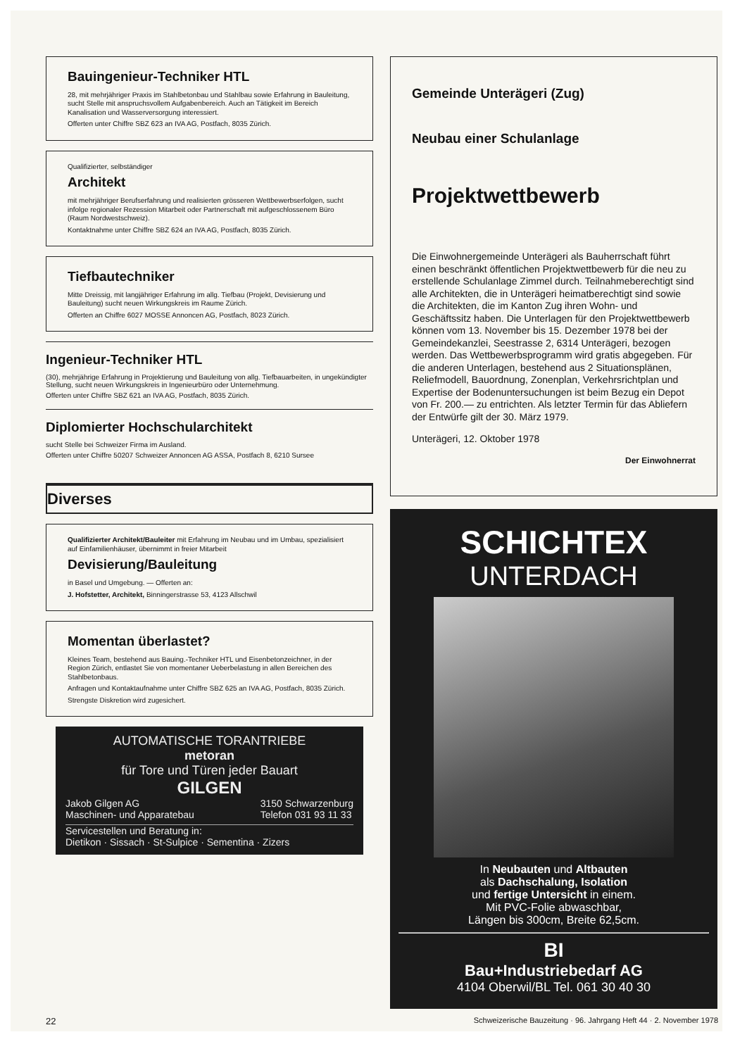Bauingenieur-Techniker HTL
28, mit mehrjähriger Praxis im Stahlbetonbau und Stahlbau sowie Erfahrung in Bauleitung, sucht Stelle mit anspruchsvollem Aufgabenbereich. Auch an Tätigkeit im Bereich Kanalisation und Wasserversorgung interessiert.
Offerten unter Chiffre SBZ 623 an IVA AG, Postfach, 8035 Zürich.
Qualifizierter, selbständiger
Architekt
mit mehrjähriger Berufserfahrung und realisierten grösseren Wettbewerbserfolgen, sucht infolge regionaler Rezession Mitarbeit oder Partnerschaft mit aufgeschlossenem Büro (Raum Nordwestschweiz).
Kontaktnahme unter Chiffre SBZ 624 an IVA AG, Postfach, 8035 Zürich.
Tiefbautechniker
Mitte Dreissig, mit langjähriger Erfahrung im allg. Tiefbau (Projekt, Devisierung und Bauleitung) sucht neuen Wirkungskreis im Raume Zürich.
Offerten an Chiffre 6027 MOSSE Annoncen AG, Postfach, 8023 Zürich.
Ingenieur-Techniker HTL
(30), mehrjährige Erfahrung in Projektierung und Bauleitung von allg. Tiefbauarbeiten, in ungekündigter Stellung, sucht neuen Wirkungskreis in Ingenieurbüro oder Unternehmung.
Offerten unter Chiffre SBZ 621 an IVA AG, Postfach, 8035 Zürich.
Diplomierter Hochschularchitekt
sucht Stelle bei Schweizer Firma im Ausland.
Offerten unter Chiffre 50207 Schweizer Annoncen AG ASSA, Postfach 8, 6210 Sursee
Diverses
Qualifizierter Architekt/Bauleiter mit Erfahrung im Neubau und im Umbau, spezialisiert auf Einfamilienhäuser, übernimmt in freier Mitarbeit
Devisierung/Bauleitung
in Basel und Umgebung. — Offerten an:
J. Hofstetter, Architekt, Binningerstrasse 53, 4123 Allschwil
Momentan überlastet?
Kleines Team, bestehend aus Bauing.-Techniker HTL und Eisenbetonzeichner, in der Region Zürich, entlastet Sie von momentaner Ueberbelastung in allen Bereichen des Stahlbetonbaus.
Anfragen und Kontaktaufnahme unter Chiffre SBZ 625 an IVA AG, Postfach, 8035 Zürich.
Strengste Diskretion wird zugesichert.
AUTOMATISCHE TORANTRIEBE
metoran
für Tore und Türen jeder Bauart
GILGEN
Jakob Gilgen AG
Maschinen- und Apparatebau 3150 Schwarzenburg
Telefon 031 93 11 33
Servicestellen und Beratung in:
Dietikon · Sissach · St-Sulpice · Sementina · Zizers
Gemeinde Unterägeri (Zug)
Neubau einer Schulanlage
Projektwettbewerb
Die Einwohnergemeinde Unterägeri als Bauherrschaft führt einen beschränkt öffentlichen Projektwettbewerb für die neu zu erstellende Schulanlage Zimmel durch. Teilnahmeberechtigt sind alle Architekten, die in Unterägeri heimatberechtigt sind sowie die Architekten, die im Kanton Zug ihren Wohn- und Geschäftssitz haben. Die Unterlagen für den Projektwettbewerb können vom 13. November bis 15. Dezember 1978 bei der Gemeindekanzlei, Seestrasse 2, 6314 Unterägeri, bezogen werden. Das Wettbewerbsprogramm wird gratis abgegeben. Für die anderen Unterlagen, bestehend aus 2 Situationsplänen, Reliefmodell, Bauordnung, Zonenplan, Verkehrsrichtplan und Expertise der Bodenuntersuchungen ist beim Bezug ein Depot von Fr. 200.— zu entrichten. Als letzter Termin für das Abliefern der Entwürfe gilt der 30. März 1979.
Unterägeri, 12. Oktober 1978
Der Einwohnerrat
SCHICHTEX
UNTERDACH
In Neubauten und Altbauten
als Dachschalung, Isolation
und fertige Untersicht in einem.
Mit PVC-Folie abwaschbar,
Längen bis 300cm, Breite 62,5cm.
BI
Bau+Industriebedarf AG
4104 Oberwil/BL Tel. 061 30 40 30
22 Schweizerische Bauzeitung · 96. Jahrgang Heft 44 · 2. November 1978